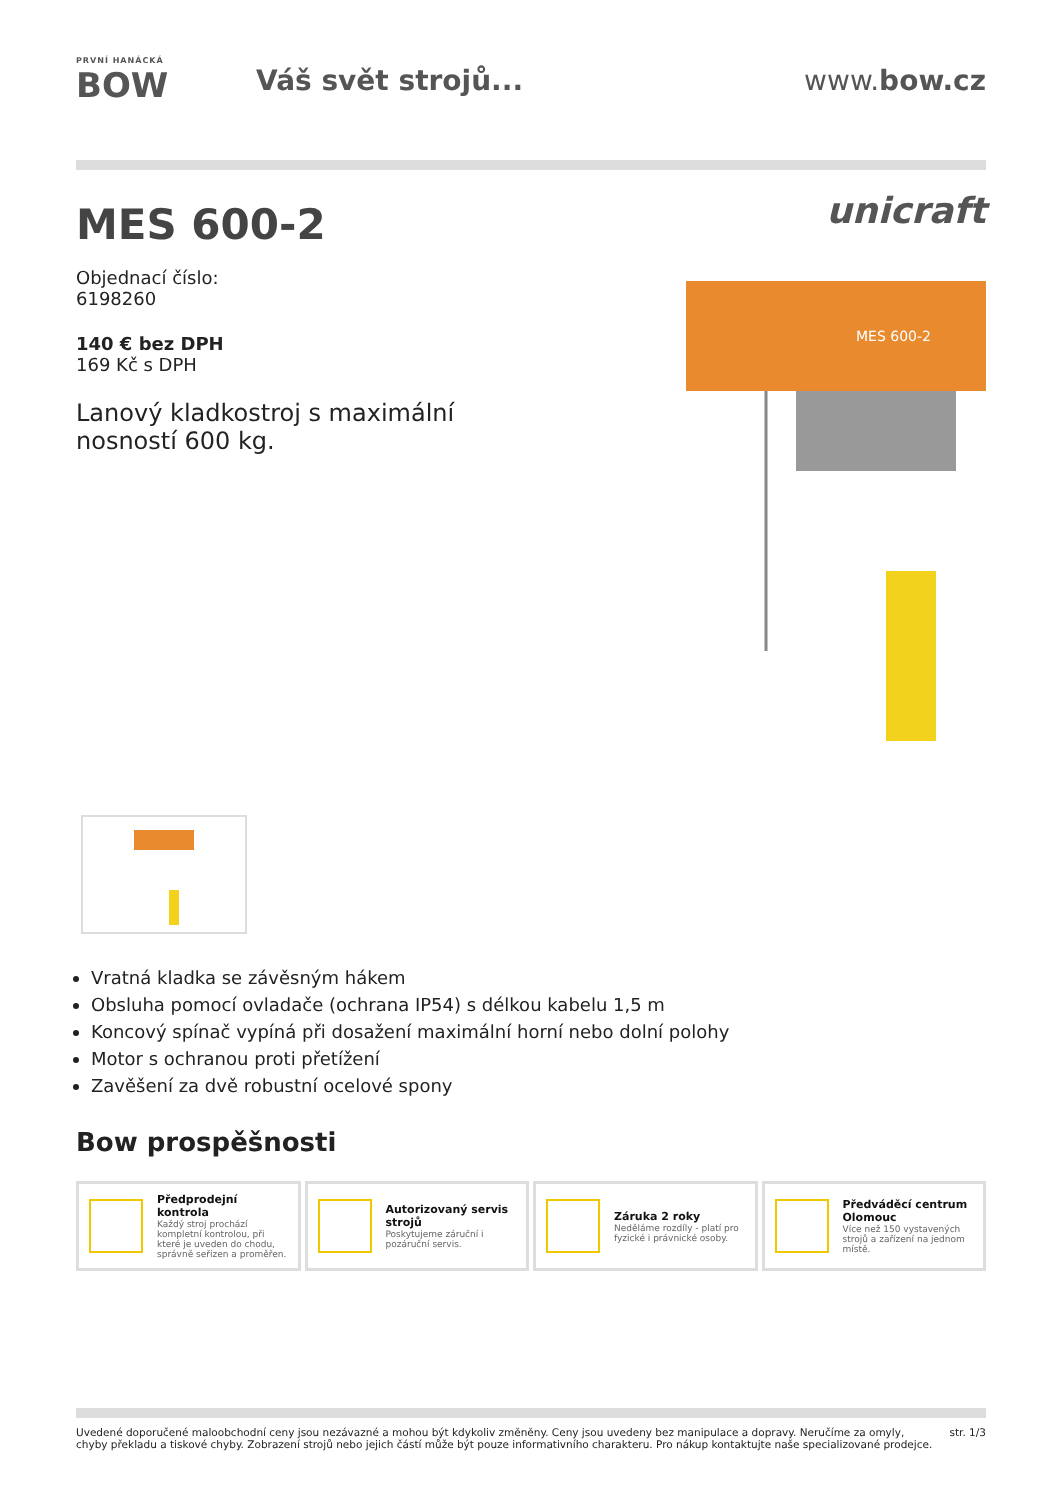PRVNÍ HANÁCKÁ
BOW
Váš svět strojů... www.bow.cz
MES 600-2
Objednací číslo:
6198260
140 € bez DPH
169 Kč s DPH
Lanový kladkostroj s maximální nosností 600 kg.
unicraft
MES 600-2
Vratná kladka se závěsným hákem
Obsluha pomocí ovladače (ochrana IP54) s délkou kabelu 1,5 m
Koncový spínač vypíná při dosažení maximální horní nebo dolní polohy
Motor s ochranou proti přetížení
Zavěšení za dvě robustní ocelové spony
Bow prospěšnosti
Předprodejní kontrola
Každý stroj prochází kompletní kontrolou, při které je uveden do chodu, správně seřízen a proměřen.
Autorizovaný servis strojů
Poskytujeme záruční i pozáruční servis.
Záruka 2 roky
Neděláme rozdíly - platí pro fyzické i právnické osoby.
Předváděcí centrum Olomouc
Více než 150 vystavených strojů a zařízení na jednom místě.
Uvedené doporučené maloobchodní ceny jsou nezávazné a mohou být kdykoliv změněny. Ceny jsou uvedeny bez manipulace a dopravy. Neručíme za omyly,
chyby překladu a tiskové chyby. Zobrazení strojů nebo jejich částí může být pouze informativního charakteru. Pro nákup kontaktujte naše specializované prodejce.
str. 1/3